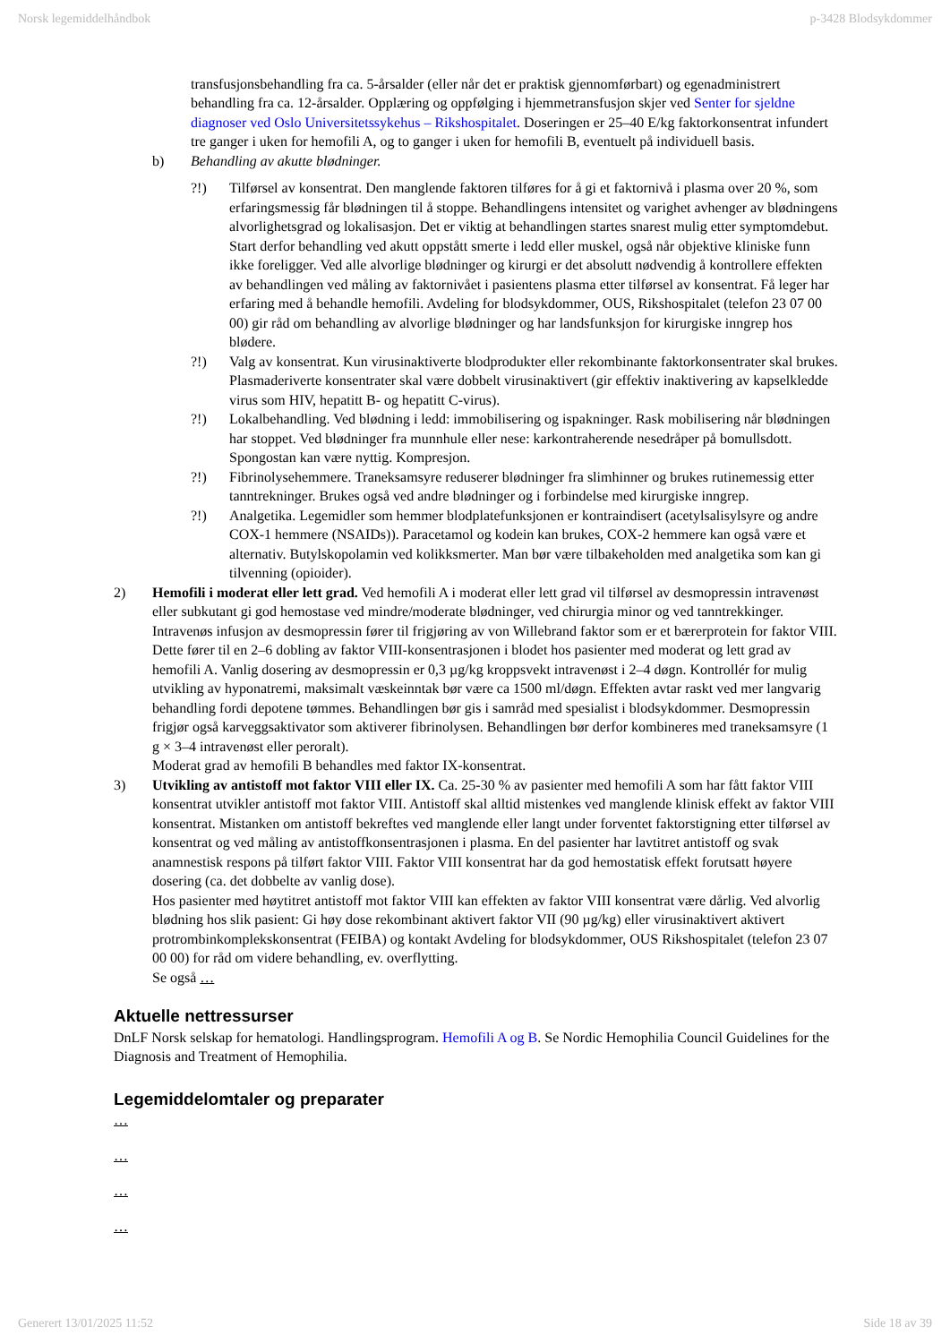Norsk legemiddelhåndbok p-3428 Blodsykdommer
transfusjonsbehandling fra ca. 5-årsalder (eller når det er praktisk gjennomførbart) og egenadministrert behandling fra ca. 12-årsalder. Opplæring og oppfølging i hjemmetransfusjon skjer ved Senter for sjeldne diagnoser ved Oslo Universitetssykehus – Rikshospitalet. Doseringen er 25–40 E/kg faktorkonsentrat infundert tre ganger i uken for hemofili A, og to ganger i uken for hemofili B, eventuelt på individuell basis.
b) Behandling av akutte blødninger.
?!) Tilførsel av konsentrat. Den manglende faktoren tilføres for å gi et faktornivå i plasma over 20 %, som erfaringsmessig får blødningen til å stoppe. Behandlingens intensitet og varighet avhenger av blødningens alvorlighetsgrad og lokalisasjon. Det er viktig at behandlingen startes snarest mulig etter symptomdebut. Start derfor behandling ved akutt oppstått smerte i ledd eller muskel, også når objektive kliniske funn ikke foreligger. Ved alle alvorlige blødninger og kirurgi er det absolutt nødvendig å kontrollere effekten av behandlingen ved måling av faktornivået i pasientens plasma etter tilførsel av konsentrat. Få leger har erfaring med å behandle hemofili. Avdeling for blodsykdommer, OUS, Rikshospitalet (telefon 23 07 00 00) gir råd om behandling av alvorlige blødninger og har landsfunksjon for kirurgiske inngrep hos blødere.
?!) Valg av konsentrat. Kun virusinaktiverte blodprodukter eller rekombinante faktorkonsentrater skal brukes. Plasmaderiverte konsentrater skal være dobbelt virusinaktivert (gir effektiv inaktivering av kapselkledde virus som HIV, hepatitt B- og hepatitt C-virus).
?!) Lokalbehandling. Ved blødning i ledd: immobilisering og ispakninger. Rask mobilisering når blødningen har stoppet. Ved blødninger fra munnhule eller nese: karkontraherende nesedråper på bomullsdott. Spongostan kan være nyttig. Kompresjon.
?!) Fibrinolysehemmere. Traneksamsyre reduserer blødninger fra slimhinner og brukes rutinemessig etter tanntrekninger. Brukes også ved andre blødninger og i forbindelse med kirurgiske inngrep.
?!) Analgetika. Legemidler som hemmer blodplatefunksjonen er kontraindisert (acetylsalisylsyre og andre COX-1 hemmere (NSAIDs)). Paracetamol og kodein kan brukes, COX-2 hemmere kan også være et alternativ. Butylskopolamin ved kolikksmerter. Man bør være tilbakeholden med analgetika som kan gi tilvenning (opioider).
2) Hemofili i moderat eller lett grad. Ved hemofili A i moderat eller lett grad vil tilførsel av desmopressin intravenøst eller subkutant gi god hemostase ved mindre/moderate blødninger, ved chirurgia minor og ved tanntrekkinger. Intravenøs infusjon av desmopressin fører til frigjøring av von Willebrand faktor som er et bærerprotein for faktor VIII. Dette fører til en 2–6 dobling av faktor VIII-konsentrasjonen i blodet hos pasienter med moderat og lett grad av hemofili A. Vanlig dosering av desmopressin er 0,3 µg/kg kroppsvekt intravenøst i 2–4 døgn. Kontrollér for mulig utvikling av hyponatremi, maksimalt væskeinntak bør være ca 1500 ml/døgn. Effekten avtar raskt ved mer langvarig behandling fordi depotene tømmes. Behandlingen bør gis i samråd med spesialist i blodsykdommer. Desmopressin frigjør også karveggsaktivator som aktiverer fibrinolysen. Behandlingen bør derfor kombineres med traneksamsyre (1 g × 3–4 intravenøst eller peroralt).
Moderat grad av hemofili B behandles med faktor IX-konsentrat.
3) Utvikling av antistoff mot faktor VIII eller IX. Ca. 25-30 % av pasienter med hemofili A som har fått faktor VIII konsentrat utvikler antistoff mot faktor VIII. Antistoff skal alltid mistenkes ved manglende klinisk effekt av faktor VIII konsentrat. Mistanken om antistoff bekreftes ved manglende eller langt under forventet faktorstigning etter tilførsel av konsentrat og ved måling av antistoffkonsentrasjonen i plasma. En del pasienter har lavtitret antistoff og svak anamnestisk respons på tilført faktor VIII. Faktor VIII konsentrat har da god hemostatisk effekt forutsatt høyere dosering (ca. det dobbelte av vanlig dose).
Hos pasienter med høytitret antistoff mot faktor VIII kan effekten av faktor VIII konsentrat være dårlig. Ved alvorlig blødning hos slik pasient: Gi høy dose rekombinant aktivert faktor VII (90 µg/kg) eller virusinaktivert aktivert protrombinkompleks­konsentrat (FEIBA) og kontakt Avdeling for blodsykdommer, OUS Rikshospitalet (telefon 23 07 00 00) for råd om videre behandling, ev. overflytting.
Se også …
Aktuelle nettressurser
DnLF Norsk selskap for hematologi. Handlingsprogram. Hemofili A og B. Se Nordic Hemophilia Council Guidelines for the Diagnosis and Treatment of Hemophilia.
Legemiddelomtaler og preparater
…
…
…
…
Generert 13/01/2025 11:52 Side 18 av 39